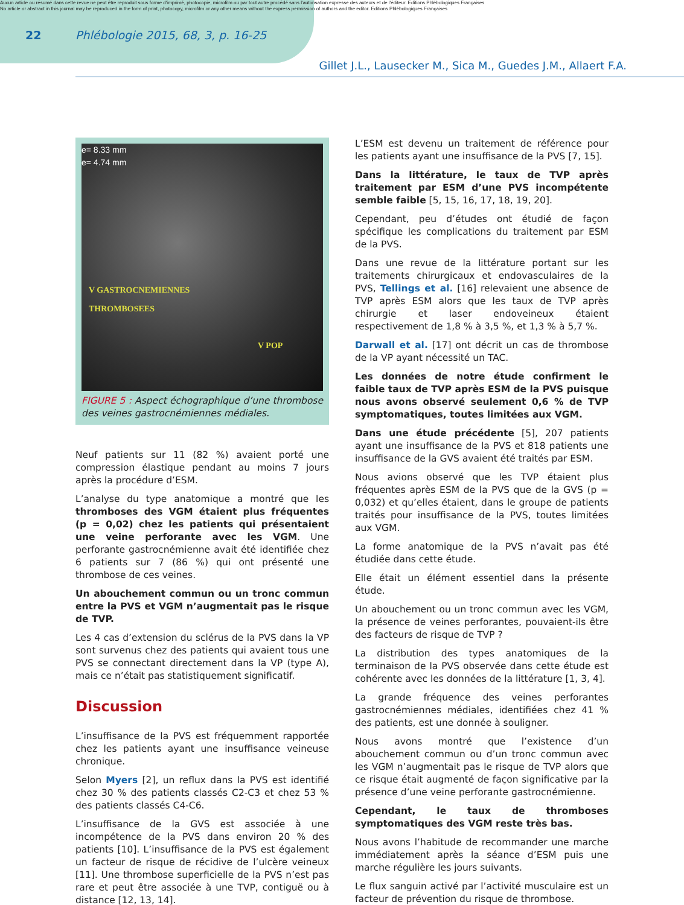Aucun article ou résumé dans cette revue ne peut être reproduit sous forme d'imprimé, photocopie, microfilm ou par tout autre procédé sans l'autorisation expresse des auteurs et de l'éditeur. Editions Phlébologiques Françaises
No article or abstract in this journal may be reproduced in the form of print, photocopy, microfilm or any other means without the express permission of authors and the editor. Editions Phlébologiques Françaises
22
Phlébologie 2015, 68, 3, p. 16-25
Gillet J.L., Lausecker M., Sica M., Guedes J.M., Allaert F.A.
e= 8.33 mm
e= 4.74 mm
V GASTROCNEMIENNES
THROMBOSEES
V POP
FIGURE 5 : Aspect échographique d’une thrombose des veines gastrocnémiennes médiales.
Neuf patients sur 11 (82 %) avaient porté une compression élastique pendant au moins 7 jours après la procédure d’ESM.
L’analyse du type anatomique a montré que les thromboses des VGM étaient plus fréquentes (p = 0,02) chez les patients qui présentaient une veine perforante avec les VGM. Une perforante gastrocnémienne avait été identifiée chez 6 patients sur 7 (86 %) qui ont présenté une thrombose de ces veines.
Un abouchement commun ou un tronc commun entre la PVS et VGM n’augmentait pas le risque de TVP.
Les 4 cas d’extension du sclérus de la PVS dans la VP sont survenus chez des patients qui avaient tous une PVS se connectant directement dans la VP (type A), mais ce n’était pas statistiquement significatif.
Discussion
L’insuffisance de la PVS est fréquemment rapportée chez les patients ayant une insuffisance veineuse chronique.
Selon Myers [2], un reflux dans la PVS est identifié chez 30 % des patients classés C2-C3 et chez 53 % des patients classés C4-C6.
L’insuffisance de la GVS est associée à une incompétence de la PVS dans environ 20 % des patients [10]. L’insuffisance de la PVS est également un facteur de risque de récidive de l’ulcère veineux [11]. Une thrombose superficielle de la PVS n’est pas rare et peut être associée à une TVP, contiguë ou à distance [12, 13, 14].
L’ESM est devenu un traitement de référence pour les patients ayant une insuffisance de la PVS [7, 15].
Dans la littérature, le taux de TVP après traitement par ESM d’une PVS incompétente semble faible [5, 15, 16, 17, 18, 19, 20].
Cependant, peu d’études ont étudié de façon spécifique les complications du traitement par ESM de la PVS.
Dans une revue de la littérature portant sur les traitements chirurgicaux et endovasculaires de la PVS, Tellings et al. [16] relevaient une absence de TVP après ESM alors que les taux de TVP après chirurgie et laser endoveineux étaient respectivement de 1,8 % à 3,5 %, et 1,3 % à 5,7 %.
Darwall et al. [17] ont décrit un cas de thrombose de la VP ayant nécessité un TAC.
Les données de notre étude confirment le faible taux de TVP après ESM de la PVS puisque nous avons observé seulement 0,6 % de TVP symptomatiques, toutes limitées aux VGM.
Dans une étude précédente [5], 207 patients ayant une insuffisance de la PVS et 818 patients une insuffisance de la GVS avaient été traités par ESM.
Nous avions observé que les TVP étaient plus fréquentes après ESM de la PVS que de la GVS (p = 0,032) et qu’elles étaient, dans le groupe de patients traités pour insuffisance de la PVS, toutes limitées aux VGM.
La forme anatomique de la PVS n’avait pas été étudiée dans cette étude.
Elle était un élément essentiel dans la présente étude.
Un abouchement ou un tronc commun avec les VGM, la présence de veines perforantes, pouvaient-ils être des facteurs de risque de TVP ?
La distribution des types anatomiques de la terminaison de la PVS observée dans cette étude est cohérente avec les données de la littérature [1, 3, 4].
La grande fréquence des veines perforantes gastrocnémiennes médiales, identifiées chez 41 % des patients, est une donnée à souligner.
Nous avons montré que l’existence d’un abouchement commun ou d’un tronc commun avec les VGM n’augmentait pas le risque de TVP alors que ce risque était augmenté de façon significative par la présence d’une veine perforante gastrocnémienne.
Cependant, le taux de thromboses symptomatiques des VGM reste très bas.
Nous avons l’habitude de recommander une marche immédiatement après la séance d’ESM puis une marche régulière les jours suivants.
Le flux sanguin activé par l’activité musculaire est un facteur de prévention du risque de thrombose.